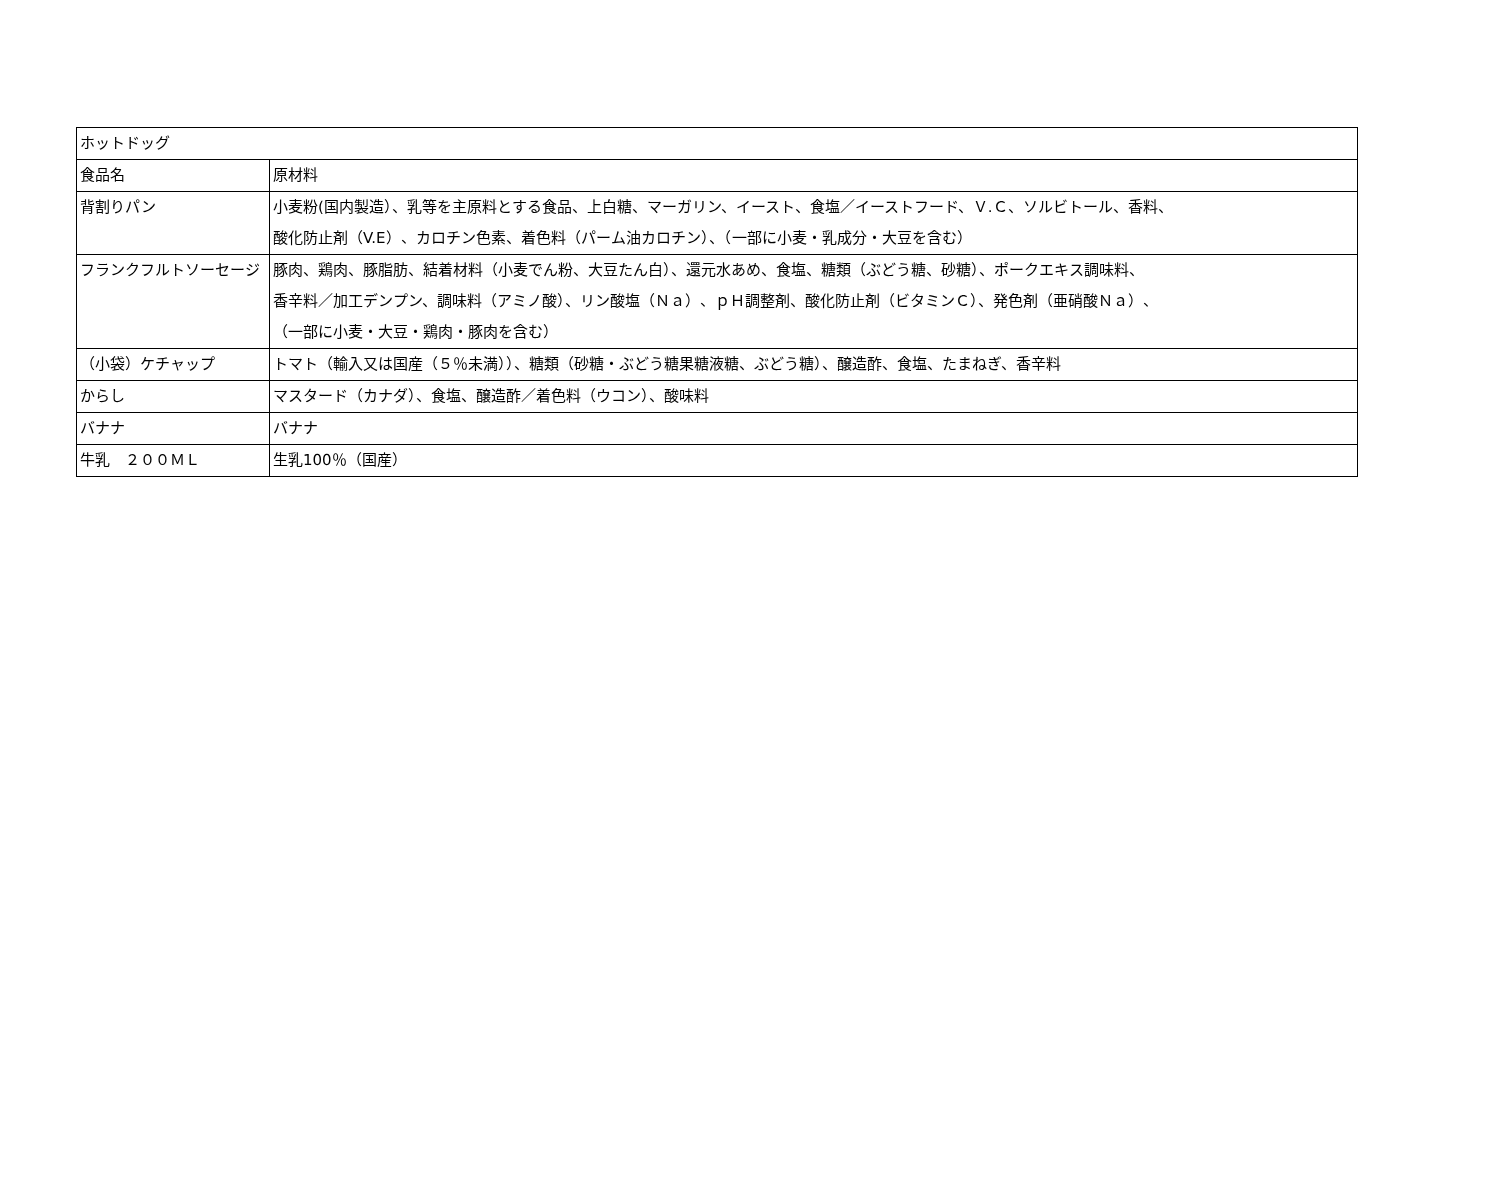| ホットドッグ | |
| 食品名 | 原材料 |
| 背割りパン | 小麦粉(国内製造）、乳等を主原料とする食品、上白糖、マーガリン、イースト、食塩／イーストフード、Ｖ.Ｃ、ソルビトール、香料、 酸化防止剤（V.E）、カロチン色素、着色料（パーム油カロチン）、（一部に小麦・乳成分・大豆を含む） |
| フランクフルトソーセージ | 豚肉、鶏肉、豚脂肪、結着材料（小麦でん粉、大豆たん白）、還元水あめ、食塩、糖類（ぶどう糖、砂糖）、ポークエキス調味料、 香辛料／加工デンプン、調味料（アミノ酸）、リン酸塩（Ｎａ）、ｐＨ調整剤、酸化防止剤（ビタミンＣ）、発色剤（亜硝酸Ｎａ）、 （一部に小麦・大豆・鶏肉・豚肉を含む） |
| （小袋）ケチャップ | トマト（輸入又は国産（５％未満））、糖類（砂糖・ぶどう糖果糖液糖、ぶどう糖）、醸造酢、食塩、たまねぎ、香辛料 |
| からし | マスタード（カナダ）、食塩、醸造酢／着色料（ウコン）、酸味料 |
| バナナ | バナナ |
| 牛乳 ２００ＭＬ | 生乳100％（国産） |